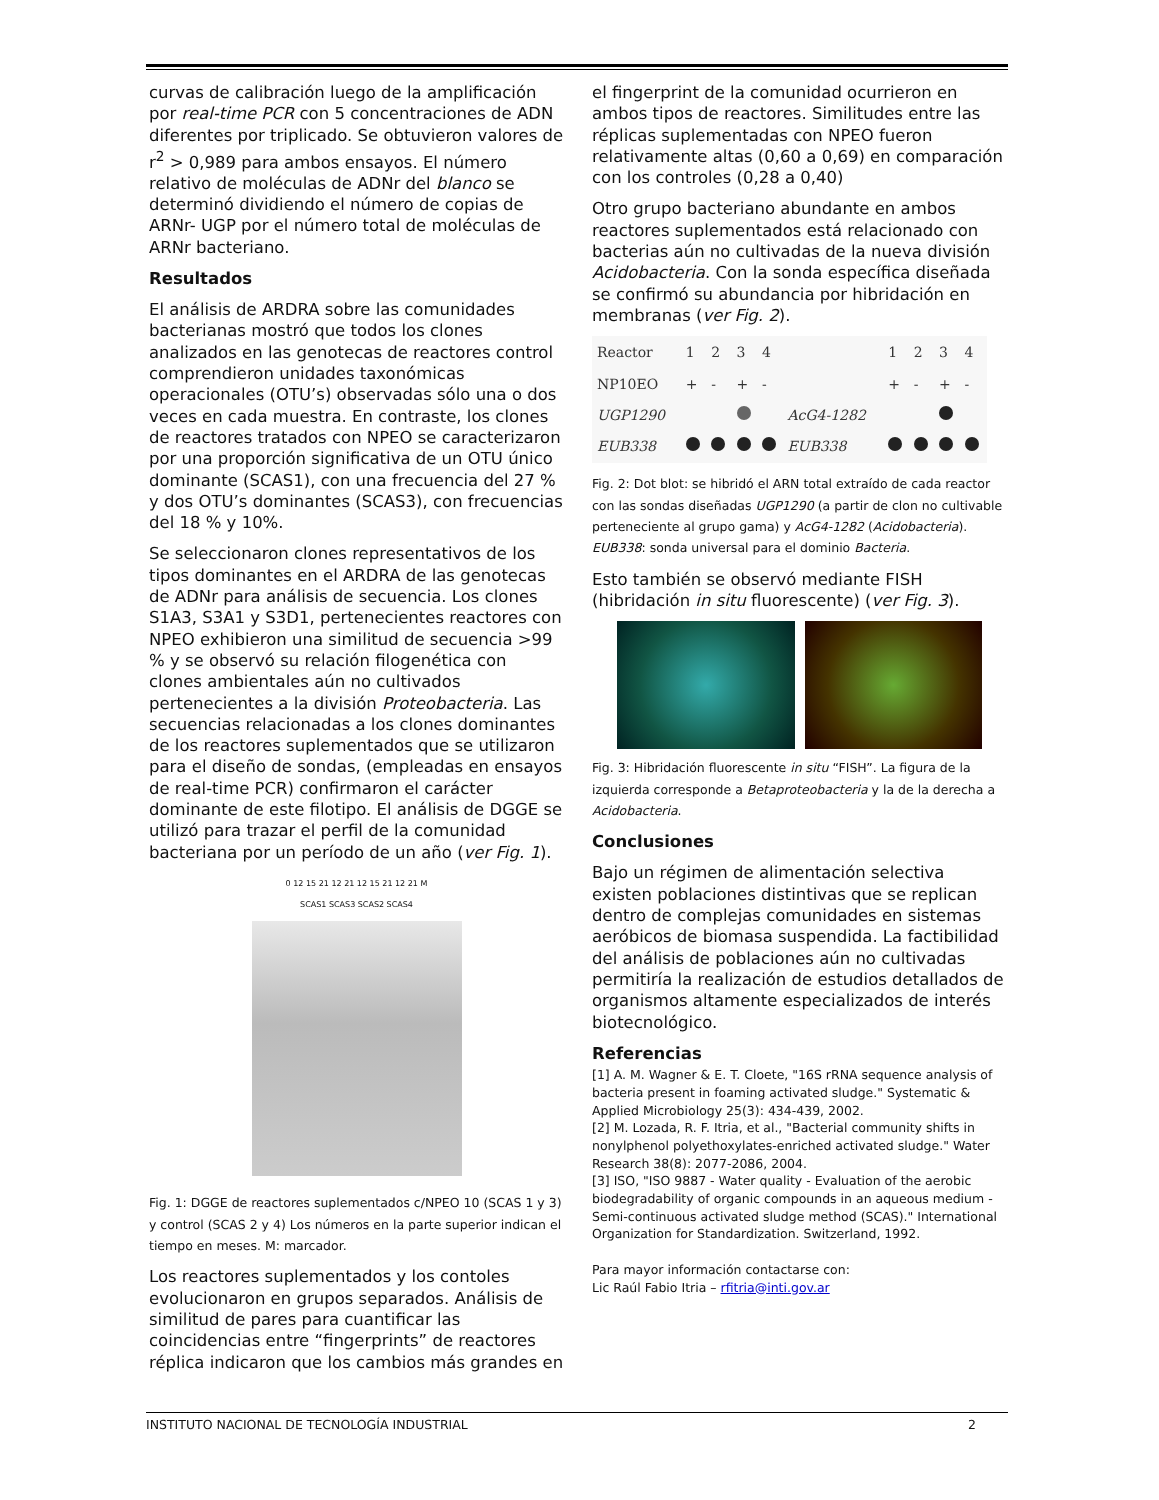curvas de calibración luego de la amplificación por real-time PCR con 5 concentraciones de ADN diferentes por triplicado. Se obtuvieron valores de r<sup>2</sup> > 0,989 para ambos ensayos. El número relativo de moléculas de ADNr del blanco se determinó dividiendo el número de copias de ARNr- UGP por el número total de moléculas de ARNr bacteriano.
Resultados
El análisis de ARDRA sobre las comunidades bacterianas mostró que todos los clones analizados en las genotecas de reactores control comprendieron unidades taxonómicas operacionales (OTU’s) observadas sólo una o dos veces en cada muestra. En contraste, los clones de reactores tratados con NPEO se caracterizaron por una proporción significativa de un OTU único dominante (SCAS1), con una frecuencia del 27 % y dos OTU’s dominantes (SCAS3), con frecuencias del 18 % y 10%.
Se seleccionaron clones representativos de los tipos dominantes en el ARDRA de las genotecas de ADNr para análisis de secuencia. Los clones S1A3, S3A1 y S3D1, pertenecientes reactores con NPEO exhibieron una similitud de secuencia >99 % y se observó su relación filogenética con clones ambientales aún no cultivados pertenecientes a la división Proteobacteria. Las secuencias relacionadas a los clones dominantes de los reactores suplementados que se utilizaron para el diseño de sondas, (empleadas en ensayos de real-time PCR) confirmaron el carácter dominante de este filotipo. El análisis de DGGE se utilizó para trazar el perfil de la comunidad bacteriana por un período de un año (ver Fig. 1).
0 12 15 21 12 21 12 15 21 12 21 M
SCAS1 SCAS3 SCAS2 SCAS4
Fig. 1: DGGE de reactores suplementados c/NPEO 10 (SCAS 1 y 3) y control (SCAS 2 y 4) Los números en la parte superior indican el tiempo en meses. M: marcador.
Los reactores suplementados y los contoles evolucionaron en grupos separados. Análisis de similitud de pares para cuantificar las coincidencias entre “fingerprints” de reactores réplica indicaron que los cambios más grandes en
el fingerprint de la comunidad ocurrieron en ambos tipos de reactores. Similitudes entre las réplicas suplementadas con NPEO fueron relativamente altas (0,60 a 0,69) en comparación con los controles (0,28 a 0,40)
Otro grupo bacteriano abundante en ambos reactores suplementados está relacionado con bacterias aún no cultivadas de la nueva división Acidobacteria. Con la sonda específica diseñada se confirmó su abundancia por hibridación en membranas (ver Fig. 2).
| Reactor | 1 | 2 | 3 | 4 | | 1 | 2 | 3 | 4 |
| NP10EO | + | - | + | - | | + | - | + | - |
| UGP1290 | | | | | AcG4-1282 | | | | |
| EUB338 | | | | | EUB338 | | | | |
Fig. 2: Dot blot: se hibridó el ARN total extraído de cada reactor con las sondas diseñadas UGP1290 (a partir de clon no cultivable perteneciente al grupo gama) y AcG4-1282 (Acidobacteria). EUB338: sonda universal para el dominio Bacteria.
Esto también se observó mediante FISH (hibridación in situ fluorescente) (ver Fig. 3).
Fig. 3: Hibridación fluorescente in situ “FISH”. La figura de la izquierda corresponde a Betaproteobacteria y la de la derecha a Acidobacteria.
Conclusiones
Bajo un régimen de alimentación selectiva existen poblaciones distintivas que se replican dentro de complejas comunidades en sistemas aeróbicos de biomasa suspendida. La factibilidad del análisis de poblaciones aún no cultivadas permitiría la realización de estudios detallados de organismos altamente especializados de interés biotecnológico.
Referencias
[1] A. M. Wagner & E. T. Cloete, "16S rRNA sequence analysis of bacteria present in foaming activated sludge." Systematic & Applied Microbiology 25(3): 434-439, 2002.
[2] M. Lozada, R. F. Itria, et al., "Bacterial community shifts in nonylphenol polyethoxylates-enriched activated sludge." Water Research 38(8): 2077-2086, 2004.
[3] ISO, "ISO 9887 - Water quality - Evaluation of the aerobic biodegradability of organic compounds in an aqueous medium - Semi-continuous activated sludge method (SCAS)." International Organization for Standardization. Switzerland, 1992.
Para mayor información contactarse con:
Lic Raúl Fabio Itria – rfitria@inti.gov.ar
INSTITUTO NACIONAL DE TECNOLOGÍA INDUSTRIAL 2